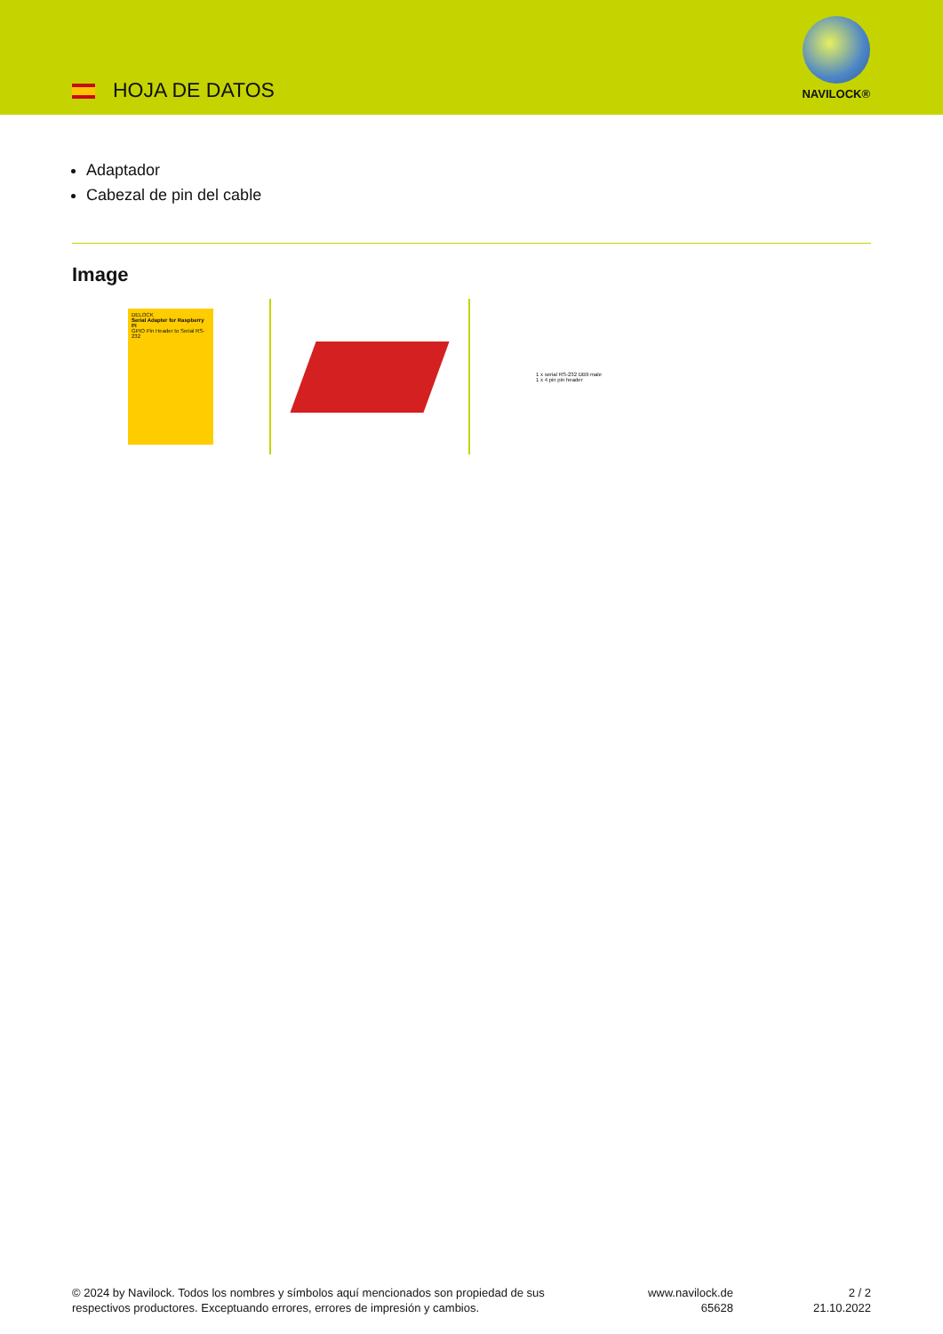HOJA DE DATOS
NAVILOCK®
Adaptador
Cabezal de pin del cable
Image
DELOCK
Serial Adapter for Raspberry Pi
GPIO Pin Header to Serial RS-232
1 x serial RS-232 DB9 male
1 x 4 pin pin header
© 2024 by Navilock. Todos los nombres y símbolos aquí mencionados son propiedad de sus respectivos productores. Exceptuando errores, errores de impresión y cambios.
www.navilock.de
65628
2 / 2
21.10.2022